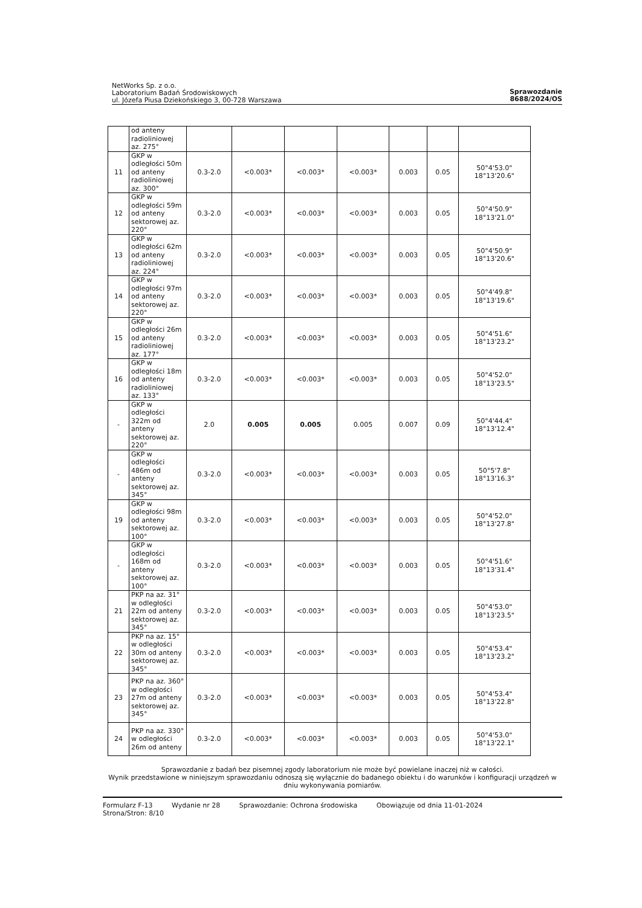NetWorks Sp. z o.o.
Laboratorium Badań Środowiskowych
ul. Józefa Piusa Dziekońskiego 3, 00-728 Warszawa
Sprawozdanie
8688/2024/OS
| | od anteny radioliniowej az. 275° | | | | | | | |
| 11 | GKP w odległości 50m od anteny radioliniowej az. 300° | 0.3-2.0 | <0.003* | <0.003* | <0.003* | 0.003 | 0.05 | 50°4'53.0" 18°13'20.6" |
| 12 | GKP w odległości 59m od anteny sektorowej az. 220° | 0.3-2.0 | <0.003* | <0.003* | <0.003* | 0.003 | 0.05 | 50°4'50.9" 18°13'21.0" |
| 13 | GKP w odległości 62m od anteny radioliniowej az. 224° | 0.3-2.0 | <0.003* | <0.003* | <0.003* | 0.003 | 0.05 | 50°4'50.9" 18°13'20.6" |
| 14 | GKP w odległości 97m od anteny sektorowej az. 220° | 0.3-2.0 | <0.003* | <0.003* | <0.003* | 0.003 | 0.05 | 50°4'49.8" 18°13'19.6" |
| 15 | GKP w odległości 26m od anteny radioliniowej az. 177° | 0.3-2.0 | <0.003* | <0.003* | <0.003* | 0.003 | 0.05 | 50°4'51.6" 18°13'23.2" |
| 16 | GKP w odległości 18m od anteny radioliniowej az. 133° | 0.3-2.0 | <0.003* | <0.003* | <0.003* | 0.003 | 0.05 | 50°4'52.0" 18°13'23.5" |
| - | GKP w odległości 322m od anteny sektorowej az. 220° | 2.0 | 0.005 | 0.005 | 0.005 | 0.007 | 0.09 | 50°4'44.4" 18°13'12.4" |
| - | GKP w odległości 486m od anteny sektorowej az. 345° | 0.3-2.0 | <0.003* | <0.003* | <0.003* | 0.003 | 0.05 | 50°5'7.8" 18°13'16.3" |
| 19 | GKP w odległości 98m od anteny sektorowej az. 100° | 0.3-2.0 | <0.003* | <0.003* | <0.003* | 0.003 | 0.05 | 50°4'52.0" 18°13'27.8" |
| - | GKP w odległości 168m od anteny sektorowej az. 100° | 0.3-2.0 | <0.003* | <0.003* | <0.003* | 0.003 | 0.05 | 50°4'51.6" 18°13'31.4" |
| 21 | PKP na az. 31° w odległości 22m od anteny sektorowej az. 345° | 0.3-2.0 | <0.003* | <0.003* | <0.003* | 0.003 | 0.05 | 50°4'53.0" 18°13'23.5" |
| 22 | PKP na az. 15° w odległości 30m od anteny sektorowej az. 345° | 0.3-2.0 | <0.003* | <0.003* | <0.003* | 0.003 | 0.05 | 50°4'53.4" 18°13'23.2" |
| 23 | PKP na az. 360° w odległości 27m od anteny sektorowej az. 345° | 0.3-2.0 | <0.003* | <0.003* | <0.003* | 0.003 | 0.05 | 50°4'53.4" 18°13'22.8" |
| 24 | PKP na az. 330° w odległości 26m od anteny | 0.3-2.0 | <0.003* | <0.003* | <0.003* | 0.003 | 0.05 | 50°4'53.0" 18°13'22.1" |
Sprawozdanie z badań bez pisemnej zgody laboratorium nie może być powielane inaczej niż w całości.
Wynik przedstawione w niniejszym sprawozdaniu odnoszą się wyłącznie do badanego obiektu i do warunków i konfiguracji urządzeń w dniu wykonywania pomiarów.
Formularz F-13 Wydanie nr 28 Sprawozdanie: Ochrona środowiska Obowiązuje od dnia 11-01-2024
Strona/Stron: 8/10